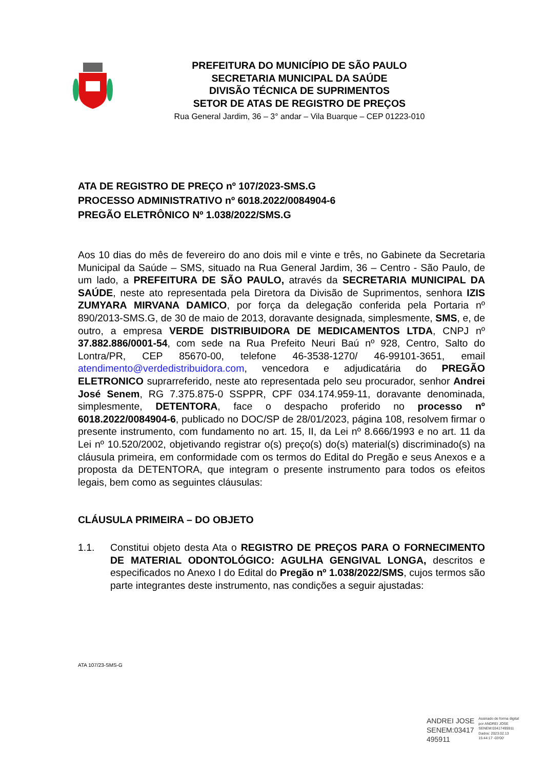PREFEITURA DO MUNICÍPIO DE SÃO PAULO
SECRETARIA MUNICIPAL DA SAÚDE
DIVISÃO TÉCNICA DE SUPRIMENTOS
SETOR DE ATAS DE REGISTRO DE PREÇOS
Rua General Jardim, 36 – 3° andar – Vila Buarque – CEP 01223-010
ATA DE REGISTRO DE PREÇO nº 107/2023-SMS.G
PROCESSO ADMINISTRATIVO nº 6018.2022/0084904-6
PREGÃO ELETRÔNICO Nº 1.038/2022/SMS.G
Aos 10 dias do mês de fevereiro do ano dois mil e vinte e três, no Gabinete da Secretaria Municipal da Saúde – SMS, situado na Rua General Jardim, 36 – Centro - São Paulo, de um lado, a PREFEITURA DE SÃO PAULO, através da SECRETARIA MUNICIPAL DA SAÚDE, neste ato representada pela Diretora da Divisão de Suprimentos, senhora IZIS ZUMYARA MIRVANA DAMICO, por força da delegação conferida pela Portaria nº 890/2013-SMS.G, de 30 de maio de 2013, doravante designada, simplesmente, SMS, e, de outro, a empresa VERDE DISTRIBUIDORA DE MEDICAMENTOS LTDA, CNPJ nº 37.882.886/0001-54, com sede na Rua Prefeito Neuri Baú nº 928, Centro, Salto do Lontra/PR, CEP 85670-00, telefone 46-3538-1270/ 46-99101-3651, email atendimento@verdedistribuidora.com, vencedora e adjudicatária do PREGÃO ELETRONICO suprarreferido, neste ato representada pelo seu procurador, senhor Andrei José Senem, RG 7.375.875-0 SSPPR, CPF 034.174.959-11, doravante denominada, simplesmente, DETENTORA, face o despacho proferido no processo nº 6018.2022/0084904-6, publicado no DOC/SP de 28/01/2023, página 108, resolvem firmar o presente instrumento, com fundamento no art. 15, II, da Lei nº 8.666/1993 e no art. 11 da Lei nº 10.520/2002, objetivando registrar o(s) preço(s) do(s) material(s) discriminado(s) na cláusula primeira, em conformidade com os termos do Edital do Pregão e seus Anexos e a proposta da DETENTORA, que integram o presente instrumento para todos os efeitos legais, bem como as seguintes cláusulas:
CLÁUSULA PRIMEIRA – DO OBJETO
1.1. Constitui objeto desta Ata o REGISTRO DE PREÇOS PARA O FORNECIMENTO DE MATERIAL ODONTOLÓGICO: AGULHA GENGIVAL LONGA, descritos e especificados no Anexo I do Edital do Pregão nº 1.038/2022/SMS, cujos termos são parte integrantes deste instrumento, nas condições a seguir ajustadas:
ATA 107/23-SMS-G
ANDREI JOSE
SENEM:03417
495911
Assinado de forma digital
por ANDREI JOSE
SENEM:03417495911
Dados: 2023.02.13
15:44:17 -03'00'